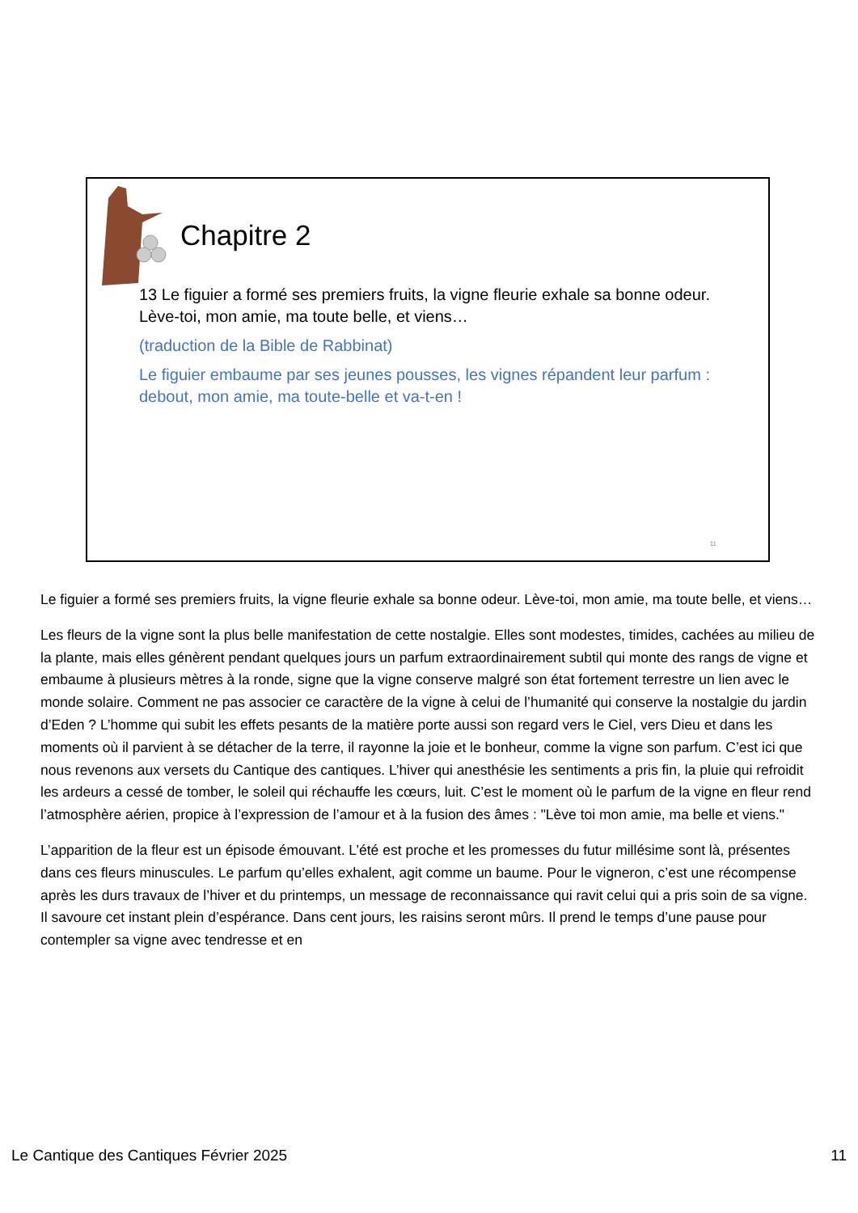Chapitre 2
13 Le figuier a formé ses premiers fruits, la vigne fleurie exhale sa bonne odeur. Lève-toi, mon amie, ma toute belle, et viens…
(traduction de la Bible de Rabbinat)
Le figuier embaume par ses jeunes pousses, les vignes répandent leur parfum : debout, mon amie, ma toute-belle et va-t-en !
11
Le figuier a formé ses premiers fruits, la vigne fleurie exhale sa bonne odeur. Lève-toi, mon amie, ma toute belle, et viens…
Les fleurs de la vigne sont la plus belle manifestation de cette nostalgie. Elles sont modestes, timides, cachées au milieu de la plante, mais elles génèrent pendant quelques jours un parfum extraordinairement subtil qui monte des rangs de vigne et embaume à plusieurs mètres à la ronde, signe que la vigne conserve malgré son état fortement terrestre un lien avec le monde solaire. Comment ne pas associer ce caractère de la vigne à celui de l’humanité qui conserve la nostalgie du jardin d’Eden ? L’homme qui subit les effets pesants de la matière porte aussi son regard vers le Ciel, vers Dieu et dans les moments où il parvient à se détacher de la terre, il rayonne la joie et le bonheur, comme la vigne son parfum. C’est ici que nous revenons aux versets du Cantique des cantiques. L’hiver qui anesthésie les sentiments a pris fin, la pluie qui refroidit les ardeurs a cessé de tomber, le soleil qui réchauffe les cœurs, luit. C’est le moment où le parfum de la vigne en fleur rend l’atmosphère aérien, propice à l’expression de l’amour et à la fusion des âmes : "Lève toi mon amie, ma belle et viens."
L’apparition de la fleur est un épisode émouvant. L’été est proche et les promesses du futur millésime sont là, présentes dans ces fleurs minuscules. Le parfum qu’elles exhalent, agit comme un baume. Pour le vigneron, c’est une récompense après les durs travaux de l’hiver et du printemps, un message de reconnaissance qui ravit celui qui a pris soin de sa vigne. Il savoure cet instant plein d’espérance. Dans cent jours, les raisins seront mûrs. Il prend le temps d’une pause pour contempler sa vigne avec tendresse et en
Le Cantique des Cantiques Février 2025 11